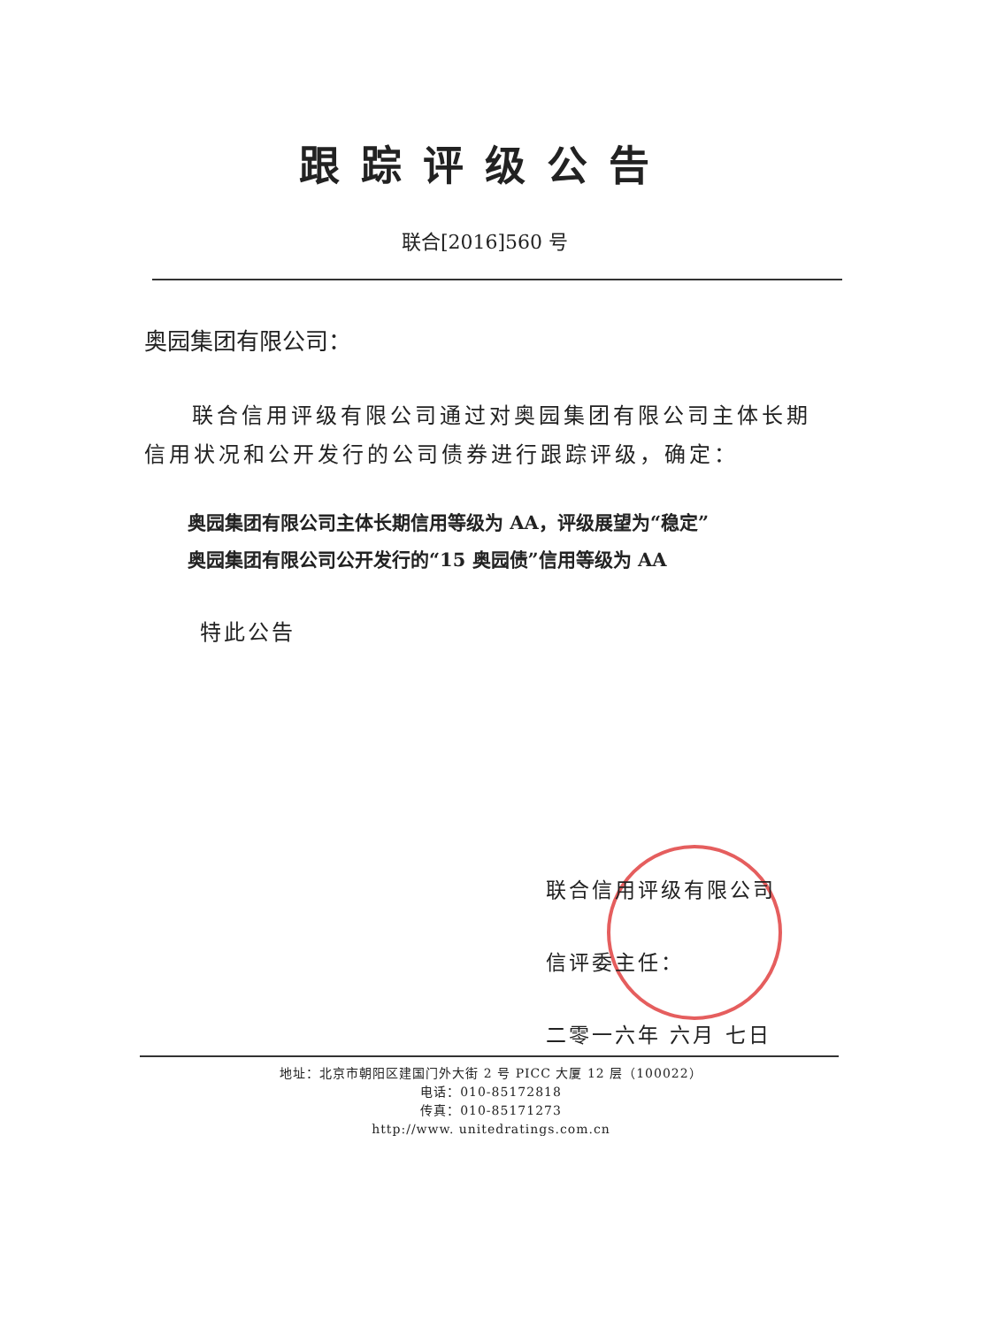跟踪评级公告
联合[2016]560 号
奥园集团有限公司：
联合信用评级有限公司通过对奥园集团有限公司主体长期信用状况和公开发行的公司债券进行跟踪评级，确定：
奥园集团有限公司主体长期信用等级为 AA，评级展望为“稳定”
奥园集团有限公司公开发行的“15 奥园债”信用等级为 AA
特此公告
联合信用评级有限公司
信评委主任：
二零一六年 六月 七日
地址：北京市朝阳区建国门外大街 2 号 PICC 大厦 12 层（100022）
电话：010-85172818
传真：010-85171273
http://www. unitedratings.com.cn